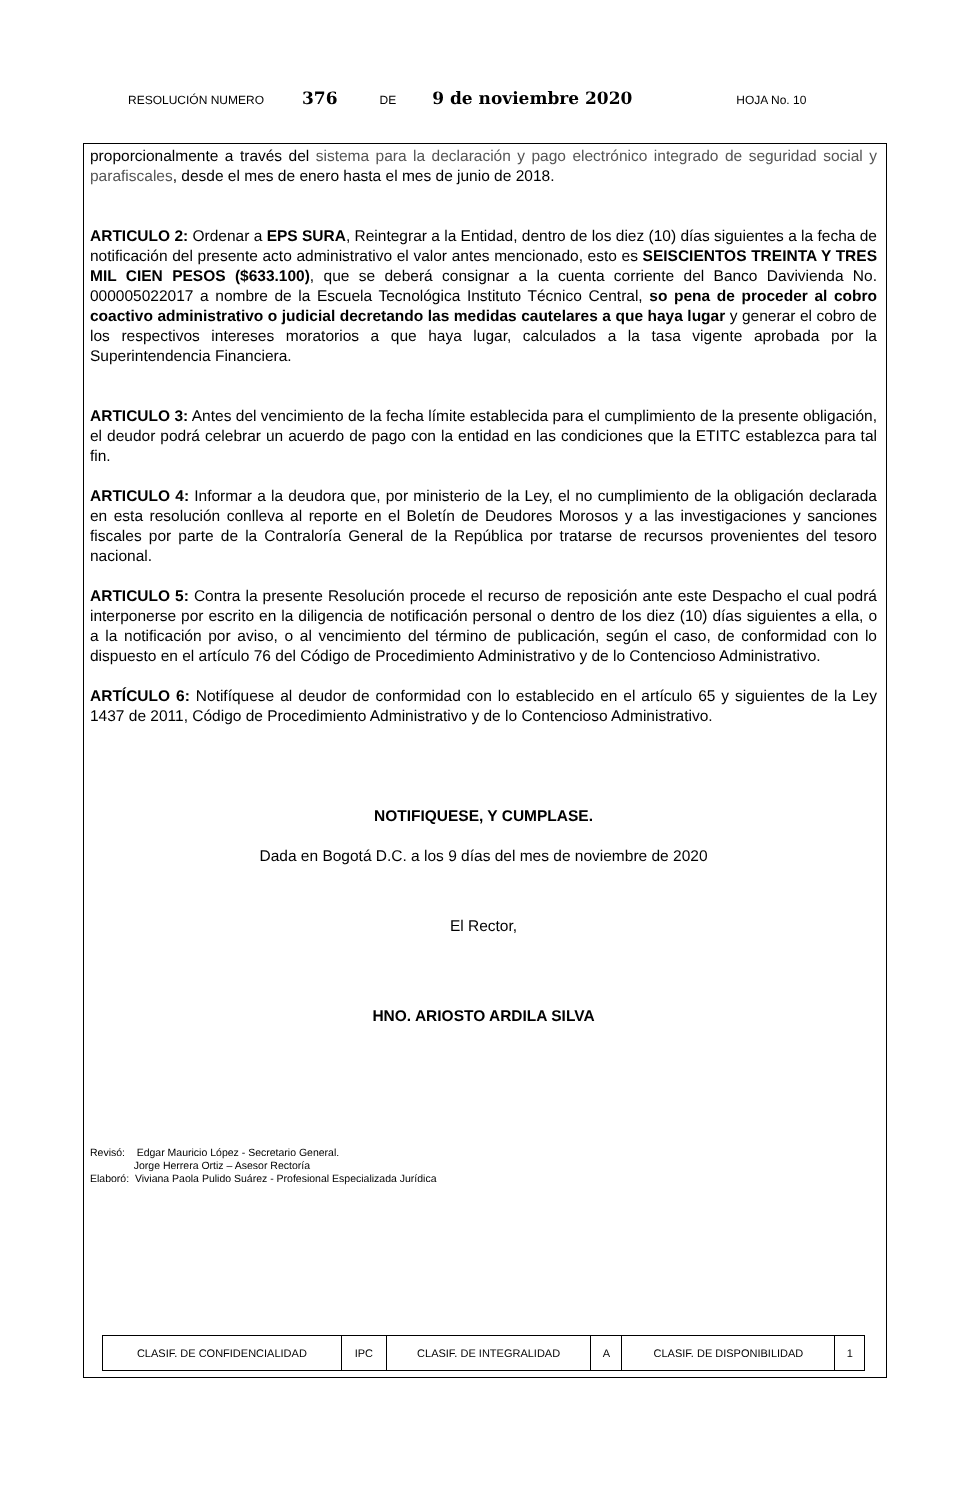RESOLUCIÓN NUMERO 376 DE 9 de noviembre 2020 HOJA No. 10
proporcionalmente a través del sistema para la declaración y pago electrónico integrado de seguridad social y parafiscales, desde el mes de enero hasta el mes de junio de 2018.
ARTICULO 2: Ordenar a EPS SURA, Reintegrar a la Entidad, dentro de los diez (10) días siguientes a la fecha de notificación del presente acto administrativo el valor antes mencionado, esto es SEISCIENTOS TREINTA Y TRES MIL CIEN PESOS ($633.100), que se deberá consignar a la cuenta corriente del Banco Davivienda No. 000005022017 a nombre de la Escuela Tecnológica Instituto Técnico Central, so pena de proceder al cobro coactivo administrativo o judicial decretando las medidas cautelares a que haya lugar y generar el cobro de los respectivos intereses moratorios a que haya lugar, calculados a la tasa vigente aprobada por la Superintendencia Financiera.
ARTICULO 3: Antes del vencimiento de la fecha límite establecida para el cumplimiento de la presente obligación, el deudor podrá celebrar un acuerdo de pago con la entidad en las condiciones que la ETITC establezca para tal fin.
ARTICULO 4: Informar a la deudora que, por ministerio de la Ley, el no cumplimiento de la obligación declarada en esta resolución conlleva al reporte en el Boletín de Deudores Morosos y a las investigaciones y sanciones fiscales por parte de la Contraloría General de la República por tratarse de recursos provenientes del tesoro nacional.
ARTICULO 5: Contra la presente Resolución procede el recurso de reposición ante este Despacho el cual podrá interponerse por escrito en la diligencia de notificación personal o dentro de los diez (10) días siguientes a ella, o a la notificación por aviso, o al vencimiento del término de publicación, según el caso, de conformidad con lo dispuesto en el artículo 76 del Código de Procedimiento Administrativo y de lo Contencioso Administrativo.
ARTÍCULO 6: Notifíquese al deudor de conformidad con lo establecido en el artículo 65 y siguientes de la Ley 1437 de 2011, Código de Procedimiento Administrativo y de lo Contencioso Administrativo.
NOTIFIQUESE, Y CUMPLASE.
Dada en Bogotá D.C. a los 9 días del mes de noviembre de 2020
El Rector,
HNO. ARIOSTO ARDILA SILVA
Revisó: Edgar Mauricio López - Secretario General.
Jorge Herrera Ortiz – Asesor Rectoría
Elaboró: Viviana Paola Pulido Suárez - Profesional Especializada Jurídica
| CLASIF. DE CONFIDENCIALIDAD | IPC | CLASIF. DE INTEGRALIDAD | A | CLASIF. DE DISPONIBILIDAD | 1 |